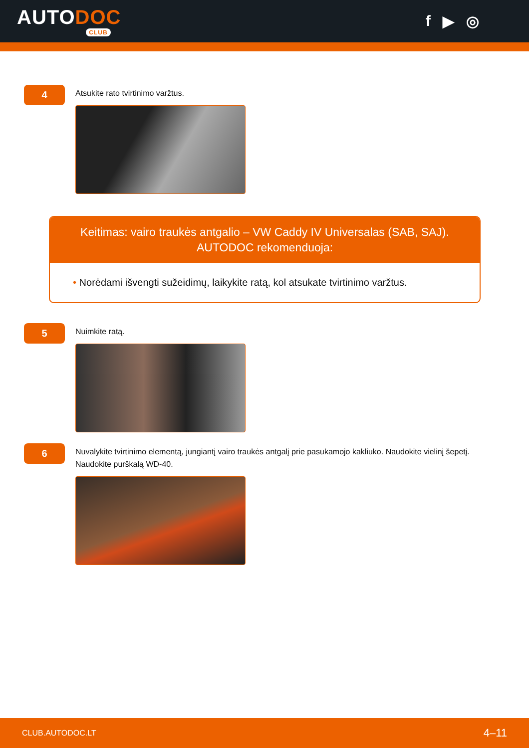AUTODOC
CLUB
f ▶ ◎
4
Atsukite rato tvirtinimo varžtus.
Keitimas: vairo traukės antgalio – VW Caddy IV Universalas (SAB, SAJ).
AUTODOC rekomenduoja:
• Norėdami išvengti sužeidimų, laikykite ratą, kol atsukate tvirtinimo varžtus.
5
Nuimkite ratą.
6
Nuvalykite tvirtinimo elementą, jungiantį vairo traukės antgalį prie pasukamojo kakliuko. Naudokite vielinį šepetį. Naudokite purškalą WD-40.
CLUB.AUTODOC.LT 4–11